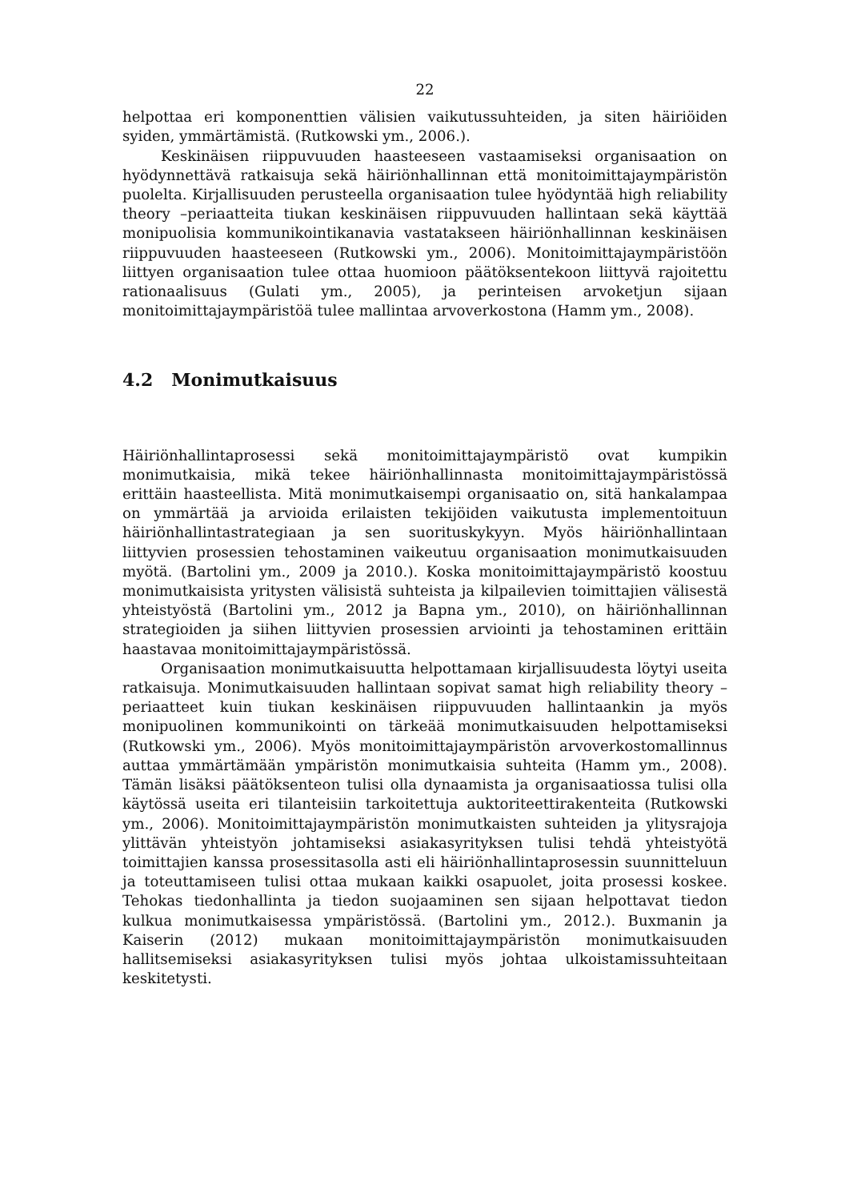22
helpottaa eri komponenttien välisien vaikutussuhteiden, ja siten häiriöiden syiden, ymmärtämistä. (Rutkowski ym., 2006.).
Keskinäisen riippuvuuden haasteeseen vastaamiseksi organisaation on hyödynnettävä ratkaisuja sekä häiriönhallinnan että monitoimittajaympäristön puolelta. Kirjallisuuden perusteella organisaation tulee hyödyntää high reliability theory –periaatteita tiukan keskinäisen riippuvuuden hallintaan sekä käyttää monipuolisia kommunikointikanavia vastatakseen häiriönhallinnan keskinäisen riippuvuuden haasteeseen (Rutkowski ym., 2006). Monitoimittajaympäristöön liittyen organisaation tulee ottaa huomioon päätöksentekoon liittyvä rajoitettu rationaalisuus (Gulati ym., 2005), ja perinteisen arvoketjun sijaan monitoimittajaympäristöä tulee mallintaa arvoverkostona (Hamm ym., 2008).
4.2 Monimutkaisuus
Häiriönhallintaprosessi sekä monitoimittajaympäristö ovat kumpikin monimutkaisia, mikä tekee häiriönhallinnasta monitoimittajaympäristössä erittäin haasteellista. Mitä monimutkaisempi organisaatio on, sitä hankalampaa on ymmärtää ja arvioida erilaisten tekijöiden vaikutusta implementoituun häiriönhallintastrategiaan ja sen suorituskykyyn. Myös häiriönhallintaan liittyvien prosessien tehostaminen vaikeutuu organisaation monimutkaisuuden myötä. (Bartolini ym., 2009 ja 2010.). Koska monitoimittajaympäristö koostuu monimutkaisista yritysten välisistä suhteista ja kilpailevien toimittajien välisestä yhteistyöstä (Bartolini ym., 2012 ja Bapna ym., 2010), on häiriönhallinnan strategioiden ja siihen liittyvien prosessien arviointi ja tehostaminen erittäin haastavaa monitoimittajaympäristössä.
Organisaation monimutkaisuutta helpottamaan kirjallisuudesta löytyi useita ratkaisuja. Monimutkaisuuden hallintaan sopivat samat high reliability theory –periaatteet kuin tiukan keskinäisen riippuvuuden hallintaankin ja myös monipuolinen kommunikointi on tärkeää monimutkaisuuden helpottamiseksi (Rutkowski ym., 2006). Myös monitoimittajaympäristön arvoverkostomallinnus auttaa ymmärtämään ympäristön monimutkaisia suhteita (Hamm ym., 2008). Tämän lisäksi päätöksenteon tulisi olla dynaamista ja organisaatiossa tulisi olla käytössä useita eri tilanteisiin tarkoitettuja auktoriteettirakenteita (Rutkowski ym., 2006). Monitoimittajaympäristön monimutkaisten suhteiden ja ylitysrajoja ylittävän yhteistyön johtamiseksi asiakasyrityksen tulisi tehdä yhteistyötä toimittajien kanssa prosessitasolla asti eli häiriönhallintaprosessin suunnitteluun ja toteuttamiseen tulisi ottaa mukaan kaikki osapuolet, joita prosessi koskee. Tehokas tiedonhallinta ja tiedon suojaaminen sen sijaan helpottavat tiedon kulkua monimutkaisessa ympäristössä. (Bartolini ym., 2012.). Buxmanin ja Kaiserin (2012) mukaan monitoimittajaympäristön monimutkaisuuden hallitsemiseksi asiakasyrityksen tulisi myös johtaa ulkoistamissuhteitaan keskitetysti.